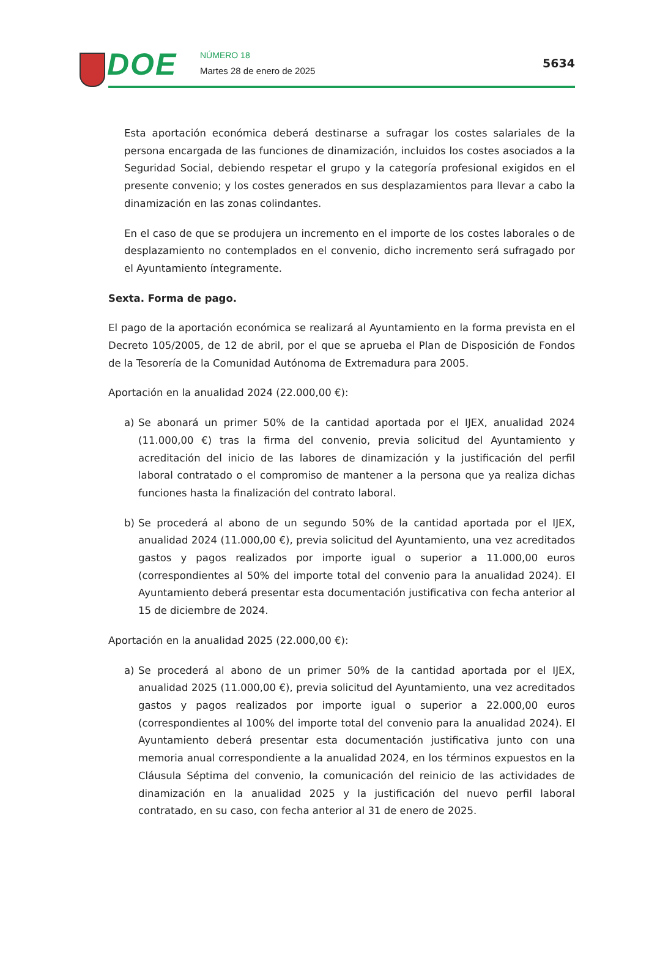DOE NÚMERO 18
Martes 28 de enero de 2025
5634
Esta aportación económica deberá destinarse a sufragar los costes salariales de la persona encargada de las funciones de dinamización, incluidos los costes asociados a la Seguridad Social, debiendo respetar el grupo y la categoría profesional exigidos en el presente convenio; y los costes generados en sus desplazamientos para llevar a cabo la dinamización en las zonas colindantes.
En el caso de que se produjera un incremento en el importe de los costes laborales o de desplazamiento no contemplados en el convenio, dicho incremento será sufragado por el Ayuntamiento íntegramente.
Sexta. Forma de pago.
El pago de la aportación económica se realizará al Ayuntamiento en la forma prevista en el Decreto 105/2005, de 12 de abril, por el que se aprueba el Plan de Disposición de Fondos de la Tesorería de la Comunidad Autónoma de Extremadura para 2005.
Aportación en la anualidad 2024 (22.000,00 €):
a) Se abonará un primer 50% de la cantidad aportada por el IJEX, anualidad 2024 (11.000,00 €) tras la firma del convenio, previa solicitud del Ayuntamiento y acreditación del inicio de las labores de dinamización y la justificación del perfil laboral contratado o el compromiso de mantener a la persona que ya realiza dichas funciones hasta la finalización del contrato laboral.
b) Se procederá al abono de un segundo 50% de la cantidad aportada por el IJEX, anualidad 2024 (11.000,00 €), previa solicitud del Ayuntamiento, una vez acreditados gastos y pagos realizados por importe igual o superior a 11.000,00 euros (correspondientes al 50% del importe total del convenio para la anualidad 2024). El Ayuntamiento deberá presentar esta documentación justificativa con fecha anterior al 15 de diciembre de 2024.
Aportación en la anualidad 2025 (22.000,00 €):
a) Se procederá al abono de un primer 50% de la cantidad aportada por el IJEX, anualidad 2025 (11.000,00 €), previa solicitud del Ayuntamiento, una vez acreditados gastos y pagos realizados por importe igual o superior a 22.000,00 euros (correspondientes al 100% del importe total del convenio para la anualidad 2024). El Ayuntamiento deberá presentar esta documentación justificativa junto con una memoria anual correspondiente a la anualidad 2024, en los términos expuestos en la Cláusula Séptima del convenio, la comunicación del reinicio de las actividades de dinamización en la anualidad 2025 y la justificación del nuevo perfil laboral contratado, en su caso, con fecha anterior al 31 de enero de 2025.